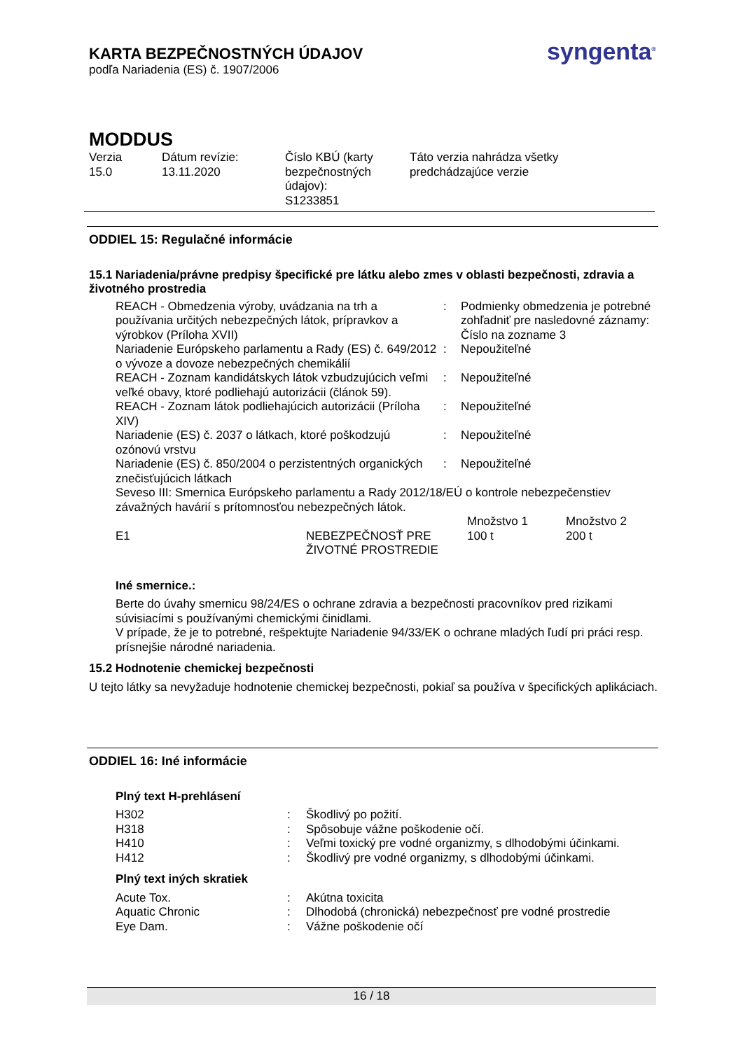KARTA BEZPEČNOSTNÝCH ÚDAJOV
podľa Nariadenia (ES) č. 1907/2006
syngenta<sup>®</sup>
MODDUS
| Verzia 15.0 | Dátum revízie: 13.11.2020 | Číslo KBÚ (karty bezpečnostných údajov): S1233851 | Táto verzia nahrádza všetky predchádzajúce verzie |
ODDIEL 15: Regulačné informácie
15.1 Nariadenia/právne predpisy špecifické pre látku alebo zmes v oblasti bezpečnosti, zdravia a životného prostredia
| REACH - Obmedzenia výroby, uvádzania na trh a používania určitých nebezpečných látok, prípravkov a výrobkov (Príloha XVII) | : | Podmienky obmedzenia je potrebné zohľadniť pre nasledovné záznamy: Číslo na zozname 3 |
| Nariadenie Európskeho parlamentu a Rady (ES) č. 649/2012 o vývoze a dovoze nebezpečných chemikálií | : | Nepoužiteľné |
| REACH - Zoznam kandidátskych látok vzbudzujúcich veľmi veľké obavy, ktoré podliehajú autorizácii (článok 59). | : | Nepoužiteľné |
| REACH - Zoznam látok podliehajúcich autorizácii (Príloha XIV) | : | Nepoužiteľné |
| Nariadenie (ES) č. 2037 o látkach, ktoré poškodzujú ozónovú vrstvu | : | Nepoužiteľné |
| Nariadenie (ES) č. 850/2004 o perzistentných organických znečisťujúcich látkach | : | Nepoužiteľné |
| Seveso III: Smernica Európskeho parlamentu a Rady 2012/18/EÚ o kontrole nebezpečenstiev závažných havárií s prítomnosťou nebezpečných látok. | | |
| | | Množstvo 1 | Množstvo 2 |
| E1 | NEBEZPEČNOSŤ PRE ŽIVOTNÉ PROSTREDIE | 100 t | 200 t |
Iné smernice.:
Berte do úvahy smernicu 98/24/ES o ochrane zdravia a bezpečnosti pracovníkov pred rizikami súvisiacími s používanými chemickými činidlami.
V prípade, že je to potrebné, rešpektujte Nariadenie 94/33/EK o ochrane mladých ľudí pri práci resp. prísnejšie národné nariadenia.
15.2 Hodnotenie chemickej bezpečnosti
U tejto látky sa nevyžaduje hodnotenie chemickej bezpečnosti, pokiaľ sa používa v špecifických aplikáciach.
ODDIEL 16: Iné informácie
Plný text H-prehlásení
| H302 | : | Škodlivý po požití. |
| H318 | : | Spôsobuje vážne poškodenie očí. |
| H410 | : | Veľmi toxický pre vodné organizmy, s dlhodobými účinkami. |
| H412 | : | Škodlivý pre vodné organizmy, s dlhodobými účinkami. |
Plný text iných skratiek
| Acute Tox. | : | Akútna toxicita |
| Aquatic Chronic | : | Dlhodobá (chronická) nebezpečnosť pre vodné prostredie |
| Eye Dam. | : | Vážne poškodenie očí |
16 / 18